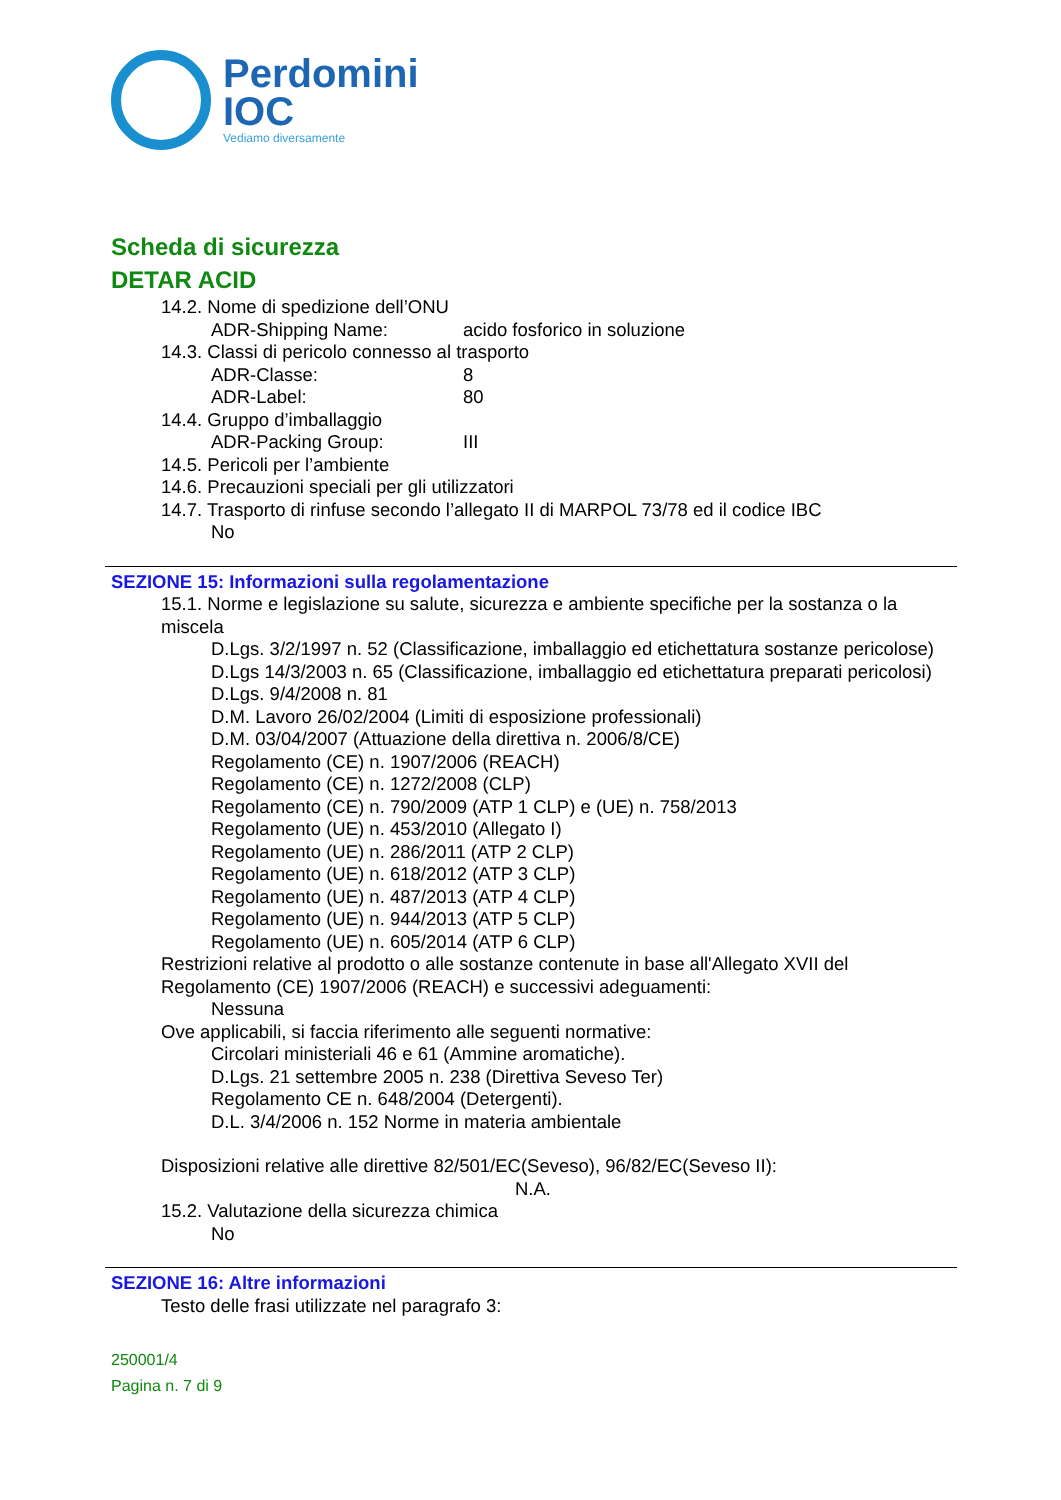Perdomini
IOC
Vediamo diversamente
Scheda di sicurezza
DETAR ACID
14.2. Nome di spedizione dell’ONU
ADR-Shipping Name: acido fosforico in soluzione
14.3. Classi di pericolo connesso al trasporto
ADR-Classe: 8
ADR-Label: 80
14.4. Gruppo d’imballaggio
ADR-Packing Group: III
14.5. Pericoli per l’ambiente
14.6. Precauzioni speciali per gli utilizzatori
14.7. Trasporto di rinfuse secondo l’allegato II di MARPOL 73/78 ed il codice IBC
No
SEZIONE 15: Informazioni sulla regolamentazione
15.1. Norme e legislazione su salute, sicurezza e ambiente specifiche per la sostanza o la miscela
D.Lgs. 3/2/1997 n. 52 (Classificazione, imballaggio ed etichettatura sostanze pericolose)
D.Lgs 14/3/2003 n. 65 (Classificazione, imballaggio ed etichettatura preparati pericolosi)
D.Lgs. 9/4/2008 n. 81
D.M. Lavoro 26/02/2004 (Limiti di esposizione professionali)
D.M. 03/04/2007 (Attuazione della direttiva n. 2006/8/CE)
Regolamento (CE) n. 1907/2006 (REACH)
Regolamento (CE) n. 1272/2008 (CLP)
Regolamento (CE) n. 790/2009 (ATP 1 CLP) e (UE) n. 758/2013
Regolamento (UE) n. 453/2010 (Allegato I)
Regolamento (UE) n. 286/2011 (ATP 2 CLP)
Regolamento (UE) n. 618/2012 (ATP 3 CLP)
Regolamento (UE) n. 487/2013 (ATP 4 CLP)
Regolamento (UE) n. 944/2013 (ATP 5 CLP)
Regolamento (UE) n. 605/2014 (ATP 6 CLP)
Restrizioni relative al prodotto o alle sostanze contenute in base all'Allegato XVII del Regolamento (CE) 1907/2006 (REACH) e successivi adeguamenti:
Nessuna
Ove applicabili, si faccia riferimento alle seguenti normative:
Circolari ministeriali 46 e 61 (Ammine aromatiche).
D.Lgs. 21 settembre 2005 n. 238 (Direttiva Seveso Ter)
Regolamento CE n. 648/2004 (Detergenti).
D.L. 3/4/2006 n. 152 Norme in materia ambientale
Disposizioni relative alle direttive 82/501/EC(Seveso), 96/82/EC(Seveso II):
N.A.
15.2. Valutazione della sicurezza chimica
No
SEZIONE 16: Altre informazioni
Testo delle frasi utilizzate nel paragrafo 3:
250001/4
Pagina n. 7 di 9